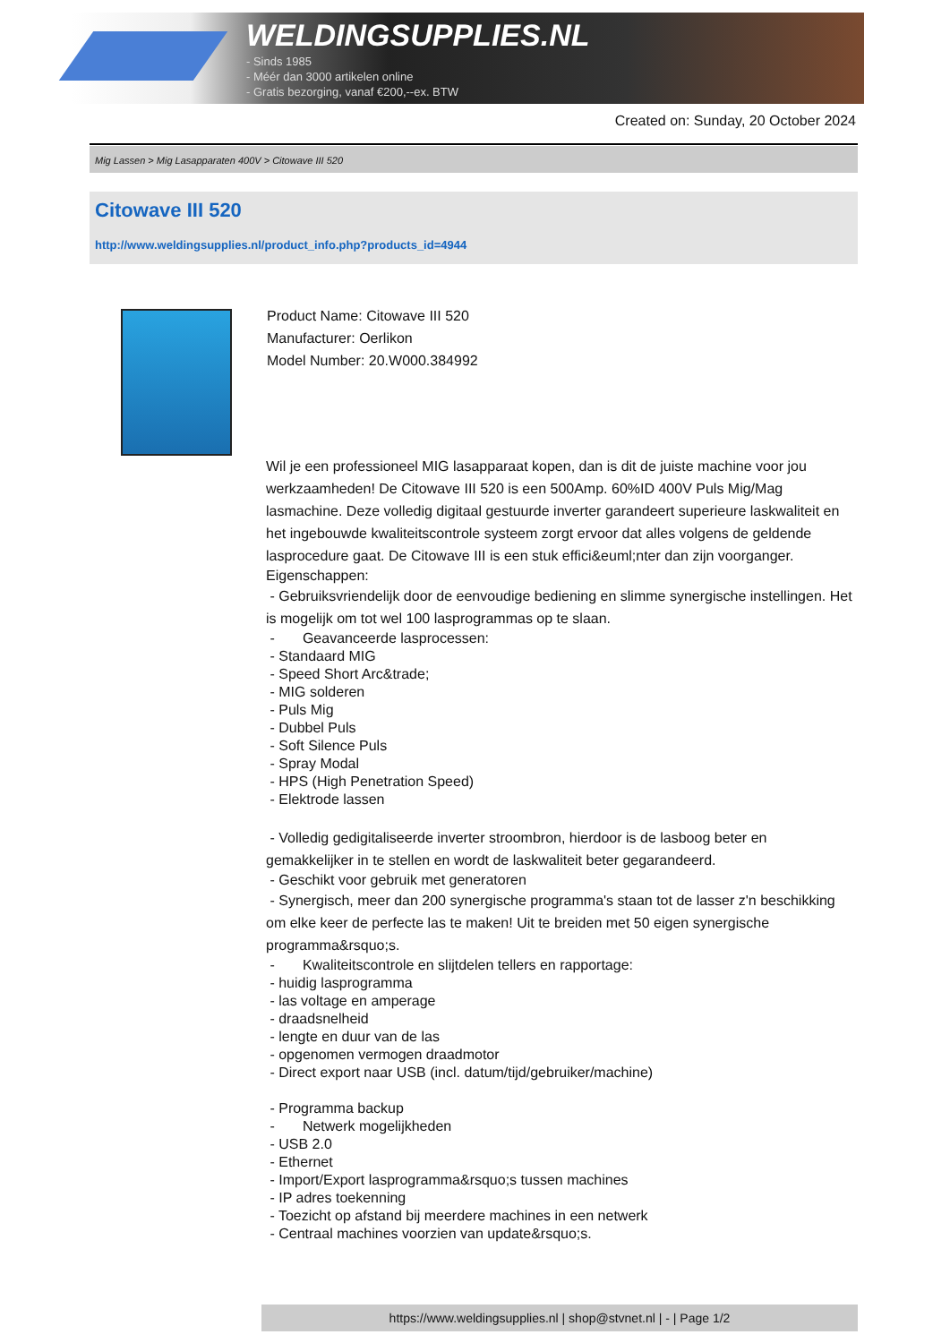WELDINGSUPPLIES.NL
- Sinds 1985
- Méér dan 3000 artikelen online
- Gratis bezorging, vanaf €200,--ex. BTW
Created on: Sunday, 20 October 2024
Mig Lassen > Mig Lasapparaten 400V > Citowave III 520
Citowave III 520
http://www.weldingsupplies.nl/product_info.php?products_id=4944
Product Name: Citowave III 520
Manufacturer: Oerlikon
Model Number: 20.W000.384992
Wil je een professioneel MIG lasapparaat kopen, dan is dit de juiste machine voor jou werkzaamheden! De Citowave III 520 is een 500Amp. 60%ID 400V Puls Mig/Mag lasmachine. Deze volledig digitaal gestuurde inverter garandeert superieure laskwaliteit en het ingebouwde kwaliteitscontrole systeem zorgt ervoor dat alles volgens de geldende lasprocedure gaat. De Citowave III is een stuk effici&euml;nter dan zijn voorganger.
Eigenschappen:
- Gebruiksvriendelijk door de eenvoudige bediening en slimme synergische instellingen. Het is mogelijk om tot wel 100 lasprogrammas op te slaan.
- Geavanceerde lasprocessen:
- Standaard MIG
- Speed Short Arc&trade;
- MIG solderen
- Puls Mig
- Dubbel Puls
- Soft Silence Puls
- Spray Modal
- HPS (High Penetration Speed)
- Elektrode lassen
- Volledig gedigitaliseerde inverter stroombron, hierdoor is de lasboog beter en gemakkelijker in te stellen en wordt de laskwaliteit beter gegarandeerd.
- Geschikt voor gebruik met generatoren
- Synergisch, meer dan 200 synergische programma's staan tot de lasser z'n beschikking om elke keer de perfecte las te maken! Uit te breiden met 50 eigen synergische programma&rsquo;s.
- Kwaliteitscontrole en slijtdelen tellers en rapportage:
- huidig lasprogramma
- las voltage en amperage
- draadsnelheid
- lengte en duur van de las
- opgenomen vermogen draadmotor
- Direct export naar USB (incl. datum/tijd/gebruiker/machine)
- Programma backup
- Netwerk mogelijkheden
- USB 2.0
- Ethernet
- Import/Export lasprogramma&rsquo;s tussen machines
- IP adres toekenning
- Toezicht op afstand bij meerdere machines in een netwerk
- Centraal machines voorzien van update&rsquo;s.
https://www.weldingsupplies.nl | shop@stvnet.nl | - | Page 1/2